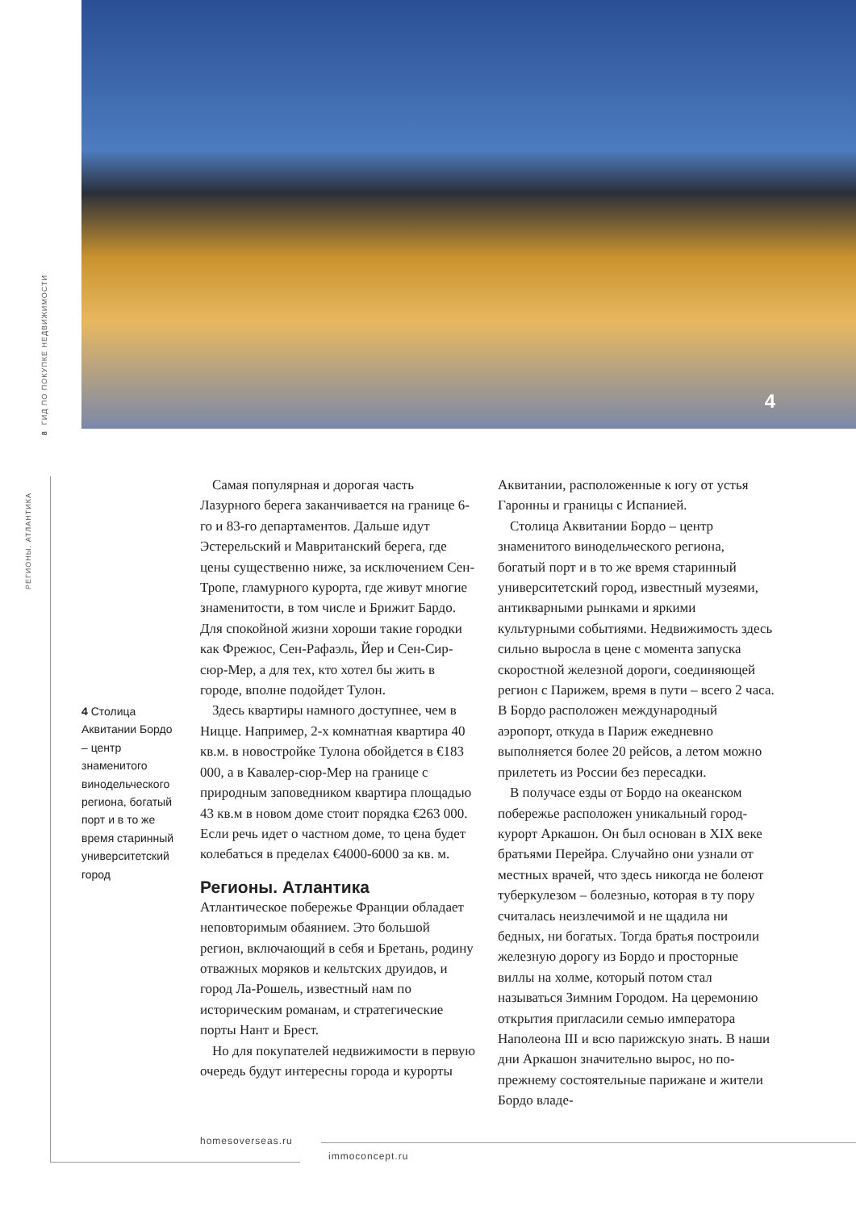4
8 ГИД ПО ПОКУПКЕ НЕДВИЖИМОСТИ
РЕГИОНЫ. АТЛАНТИКА
4 Столица Аквитании Бордо – центр знаменитого винодельческого региона, богатый порт и в то же время старинный университетский город
Самая популярная и дорогая часть Лазурного берега заканчивается на границе 6-го и 83-го департаментов. Дальше идут Эстерельский и Мавританский берега, где цены существенно ниже, за исключением Сен-Тропе, гламурного курорта, где живут многие знаменитости, в том числе и Брижит Бардо. Для спокойной жизни хороши такие городки как Фрежюс, Сен-Рафаэль, Йер и Сен-Сир-сюр-Мер, а для тех, кто хотел бы жить в городе, вполне подойдет Тулон.
Здесь квартиры намного доступнее, чем в Ницце. Например, 2-х комнатная квартира 40 кв.м. в новостройке Тулона обойдется в €183 000, а в Кавалер-сюр-Мер на границе с природным заповедником квартира площадью 43 кв.м в новом доме стоит порядка €263 000. Если речь идет о частном доме, то цена будет колебаться в пределах €4000-6000 за кв. м.
Регионы. Атлантика
Атлантическое побережье Франции обладает неповторимым обаянием. Это большой регион, включающий в себя и Бретань, родину отважных моряков и кельтских друидов, и город Ла-Рошель, известный нам по историческим романам, и стратегические порты Нант и Брест.
Но для покупателей недвижимости в первую очередь будут интересны города и курорты Аквитании, расположенные к югу от устья Гаронны и границы с Испанией.
Столица Аквитании Бордо – центр знаменитого винодельческого региона, богатый порт и в то же время старинный университетский город, известный музеями, антикварными рынками и яркими культурными событиями. Недвижимость здесь сильно выросла в цене с момента запуска скоростной железной дороги, соединяющей регион с Парижем, время в пути – всего 2 часа. В Бордо расположен международный аэропорт, откуда в Париж ежедневно выполняется более 20 рейсов, а летом можно прилететь из России без пересадки.
В получасе езды от Бордо на океанском побережье расположен уникальный город-курорт Аркашон. Он был основан в XIX веке братьями Перейра. Случайно они узнали от местных врачей, что здесь никогда не болеют туберкулезом – болезнью, которая в ту пору считалась неизлечимой и не щадила ни бедных, ни богатых. Тогда братья построили железную дорогу из Бордо и просторные виллы на холме, который потом стал называться Зимним Городом. На церемонию открытия пригласили семью императора Наполеона III и всю парижскую знать. В наши дни Аркашон значительно вырос, но по-прежнему состоятельные парижане и жители Бордо владе-
homesoverseas.ru
immoconcept.ru